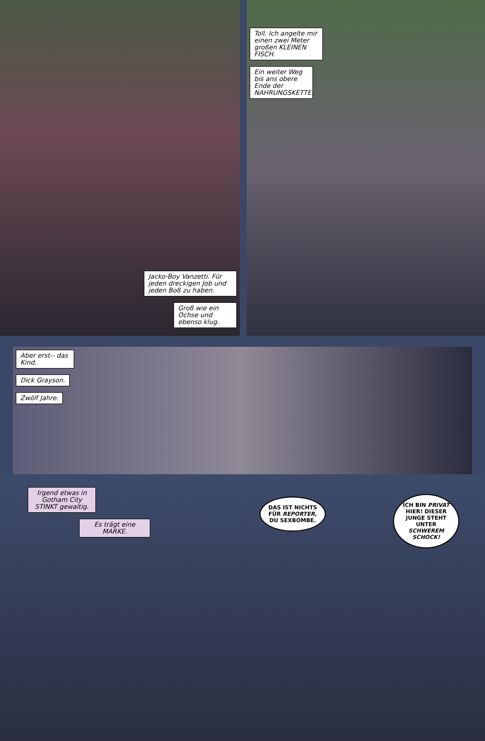Jacko-Boy Vanzetti. Für jeden dreckigen Job und jeden Boß zu haben.
Groß wie ein Ochse und ebenso klug.
Toll. Ich angelte mir einen zwei Meter großen KLEINEN FISCH.
Ein weiter Weg bis ans obere Ende der NAHRUNGSKETTE.
Aber erst-- das Kind.
Dick Grayson.
Zwölf Jahre.
Irgend etwas in Gotham City STINKT gewaltig.
Es trägt eine MARKE.
DAS IST NICHTS FÜR REPORTER, DU SEXBOMBE.
ICH BIN PRIVAT HIER! DIESER JUNGE STEHT UNTER SCHWEREM SCHOCK!